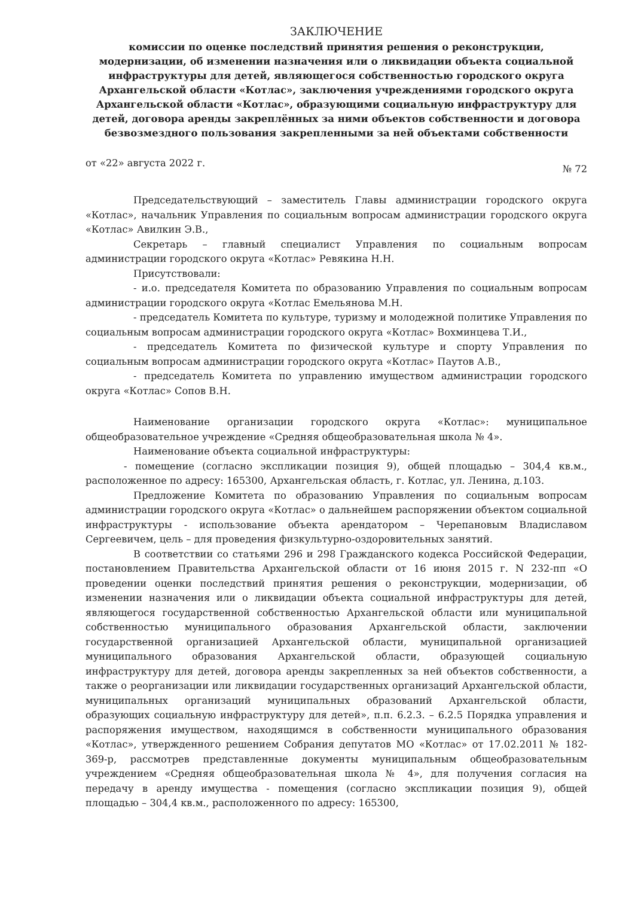ЗАКЛЮЧЕНИЕ
комиссии по оценке последствий принятия решения о реконструкции, модернизации, об изменении назначения или о ликвидации объекта социальной инфраструктуры для детей, являющегося собственностью городского округа Архангельской области «Котлас», заключения учреждениями городского округа Архангельской области «Котлас», образующими социальную инфраструктуру для детей, договора аренды закреплённых за ними объектов собственности и договора безвозмездного пользования закрепленными за ней объектами собственности
от «22» августа 2022 г. № 72
Председательствующий – заместитель Главы администрации городского округа «Котлас», начальник Управления по социальным вопросам администрации городского округа «Котлас» Авилкин Э.В.,
Секретарь – главный специалист Управления по социальным вопросам администрации городского округа «Котлас» Ревякина Н.Н.
Присутствовали:
- и.о. председателя Комитета по образованию Управления по социальным вопросам администрации городского округа «Котлас Емельянова М.Н.
- председатель Комитета по культуре, туризму и молодежной политике Управления по социальным вопросам администрации городского округа «Котлас» Вохминцева Т.И.,
- председатель Комитета по физической культуре и спорту Управления по социальным вопросам администрации городского округа «Котлас» Паутов А.В.,
- председатель Комитета по управлению имуществом администрации городского округа «Котлас» Сопов В.Н.
Наименование организации городского округа «Котлас»: муниципальное общеобразовательное учреждение «Средняя общеобразовательная школа № 4».
Наименование объекта социальной инфраструктуры:
- помещение (согласно экспликации позиция 9), общей площадью – 304,4 кв.м., расположенное по адресу: 165300, Архангельская область, г. Котлас, ул. Ленина, д.103.
Предложение Комитета по образованию Управления по социальным вопросам администрации городского округа «Котлас» о дальнейшем распоряжении объектом социальной инфраструктуры - использование объекта арендатором – Черепановым Владиславом Сергеевичем, цель – для проведения физкультурно-оздоровительных занятий.
В соответствии со статьями 296 и 298 Гражданского кодекса Российской Федерации, постановлением Правительства Архангельской области от 16 июня 2015 г. N 232-пп «О проведении оценки последствий принятия решения о реконструкции, модернизации, об изменении назначения или о ликвидации объекта социальной инфраструктуры для детей, являющегося государственной собственностью Архангельской области или муниципальной собственностью муниципального образования Архангельской области, заключении государственной организацией Архангельской области, муниципальной организацией муниципального образования Архангельской области, образующей социальную инфраструктуру для детей, договора аренды закрепленных за ней объектов собственности, а также о реорганизации или ликвидации государственных организаций Архангельской области, муниципальных организаций муниципальных образований Архангельской области, образующих социальную инфраструктуру для детей», п.п. 6.2.3. – 6.2.5 Порядка управления и распоряжения имуществом, находящимся в собственности муниципального образования «Котлас», утвержденного решением Собрания депутатов МО «Котлас» от 17.02.2011 № 182-369-р, рассмотрев представленные документы муниципальным общеобразовательным учреждением «Средняя общеобразовательная школа № 4», для получения согласия на передачу в аренду имущества - помещения (согласно экспликации позиция 9), общей площадью – 304,4 кв.м., расположенного по адресу: 165300,